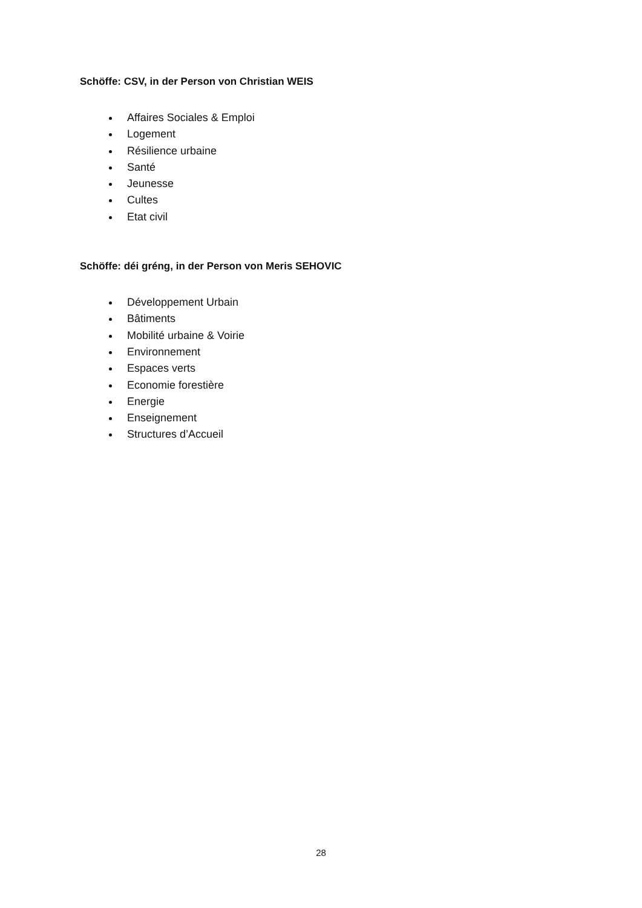Schöffe: CSV, in der Person von Christian WEIS
Affaires Sociales & Emploi
Logement
Résilience urbaine
Santé
Jeunesse
Cultes
Etat civil
Schöffe: déi gréng, in der Person von Meris SEHOVIC
Développement Urbain
Bâtiments
Mobilité urbaine & Voirie
Environnement
Espaces verts
Economie forestière
Energie
Enseignement
Structures d’Accueil
28